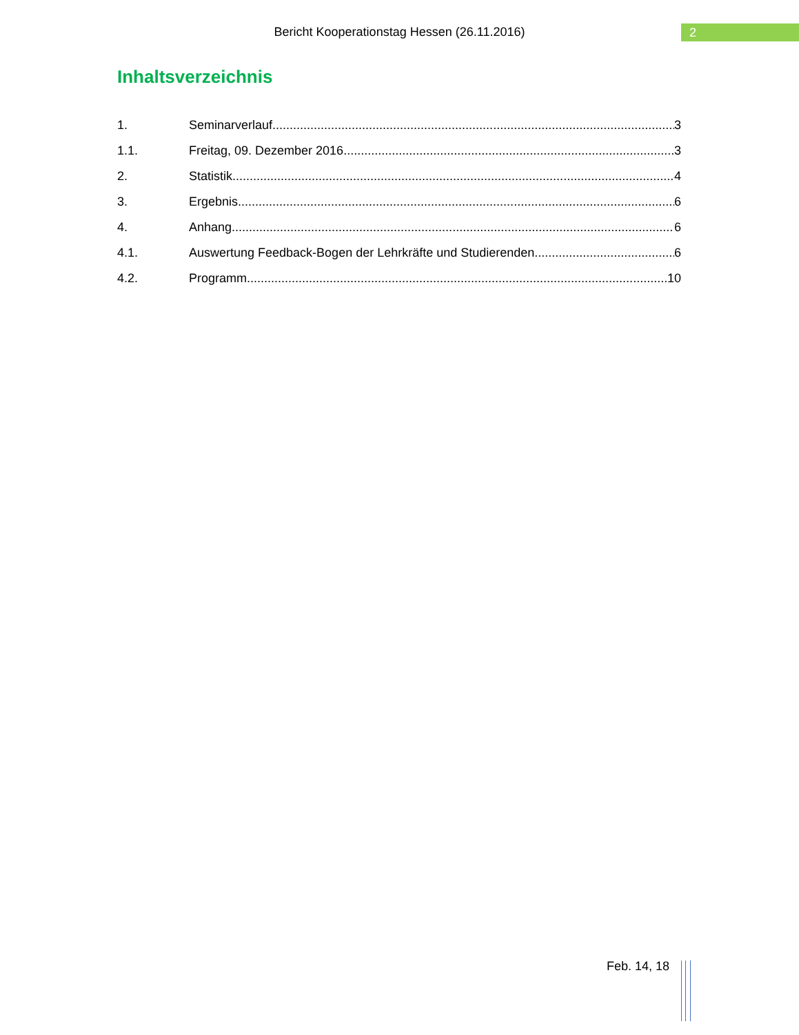Bericht Kooperationstag Hessen (26.11.2016)
2
Inhaltsverzeichnis
1. Seminarverlauf 3
1.1. Freitag, 09. Dezember 2016 3
2. Statistik 4
3. Ergebnis 6
4. Anhang 6
4.1. Auswertung Feedback-Bogen der Lehrkräfte und Studierenden 6
4.2. Programm 10
Feb. 14, 18